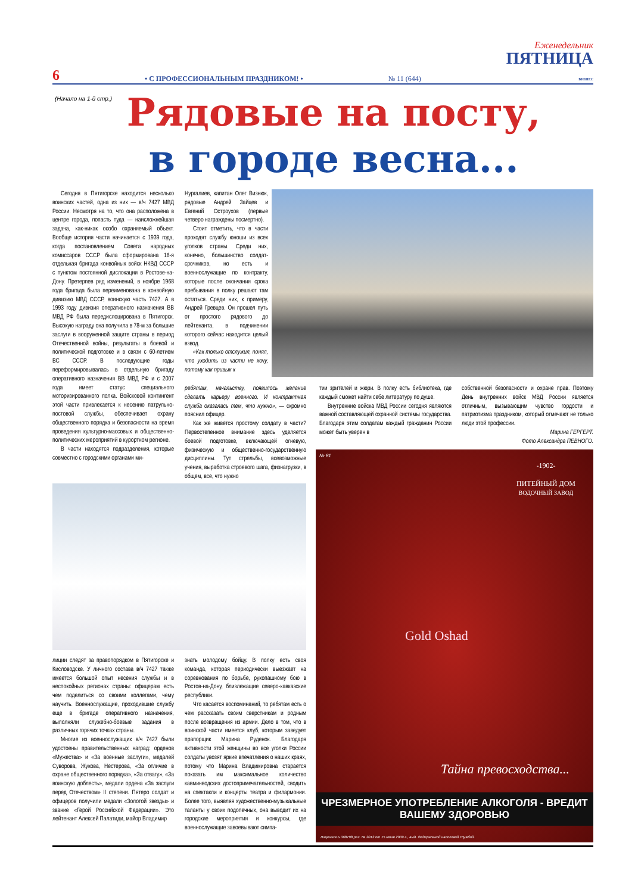6 • С ПРОФЕССИОНАЛЬНЫМ ПРАЗДНИКОМ! • № 11 (644) Еженедельник
ПЯТНИЦА
БИЗНЕС
(Начало на 1-й стр.)
Рядовые на посту,
в городе весна...
Сегодня в Пятигорске находится несколько воинских частей, одна из них — в/ч 7427 МВД России. Несмотря на то, что она расположена в центре города, попасть туда — наисложнейшая задача, как-никак особо охраняемый объект. Вообще история части начинается с 1939 года, когда постановлением Совета народных комиссаров СССР была сформирована 16-я отдельная бригада конвойных войск НКВД СССР с пунктом постоянной дислокации в Ростове-на-Дону. Претерпев ряд изменений, в ноябре 1968 года бригада была переименована в конвойную дивизию МВД СССР, воинскую часть 7427. А в 1993 году дивизия оперативного назначения ВВ МВД РФ была передислоцирована в Пятигорск. Высокую награду она получила в 78-м за большие заслуги в вооруженной защите страны в период Отечественной войны, результаты в боевой и политической подготовке и в связи с 60-летием ВС СССР. В последующие годы переформировывалась в отдельную бригаду оперативного назначения ВВ МВД РФ и с 2007 года имеет статус специального моторизированного полка. Войсковой контингент этой части привлекается к несению патрульно-постовой службы, обеспечивает охрану общественного порядка и безопасности на время проведения культурно-массовых и общественно-политических мероприятий в курортном регионе.
В части находятся подразделения, которые совместно с городскими органами ми-
Нургалиев, капитан Олег Визнюк, рядовые Андрей Зайцев и Евгений Остроухов (первые четверо награждены посмертно).
Стоит отметить, что в части проходят службу юноши из всех уголков страны. Среди них, конечно, большинство солдат-срочников, но есть и военнослужащие по контракту, которые после окончания срока пребывания в полку решают там остаться. Среди них, к примеру, Андрей Гревцев. Он прошел путь от простого рядового до лейтенанта, в подчинении которого сейчас находится целый взвод.
«Как только отслужил, понял, что уходить из части не хочу, потому как привык к
ребятам, начальству, появилось желание сделать карьеру военного. И контрактная служба оказалась тем, что нужно», — скромно пояснил офицер.
Как же живется простому солдату в части? Первостепенное внимание здесь уделяется боевой подготовке, включающей огневую, физическую и общественно-государственную дисциплины. Тут стрельбы, всевозможные учения, выработка строевого шага, физнагрузки, в общем, все, что нужно
тии зрителей и жюри. В полку есть библиотека, где каждый сможет найти себе литературу по душе.
Внутренние войска МВД России сегодня являются важной составляющей охранной системы государства. Благодаря этим солдатам каждый гражданин России может быть уверен в
собственной безопасности и охране прав. Поэтому День внутренних войск МВД России является отличным, вызывающим чувство гордости и патриотизма праздником, который отмечают не только люди этой профессии.
Марина ГЕРГЕРТ.
Фото Александра ПЕВНОГО.
лиции следят за правопорядком в Пятигорске и Кисловодске. У личного состава в/ч 7427 также имеется большой опыт несения службы и в неспокойных регионах страны: офицерам есть чем поделиться со своими коллегами, чему научить. Военнослужащие, проходившие службу еще в бригаде оперативного назначения, выполняли служебно-боевые задания в различных горячих точках страны.
Многие из военнослужащих в/ч 7427 были удостоены правительственных наград: орденов «Мужества» и «За военные заслуги», медалей Суворова, Жукова, Нестерова, «За отличие в охране общественного порядка», «За отвагу», «За воинскую доблесть», медали ордена «За заслуги перед Отечеством» II степени. Пятеро солдат и офицеров получили медали «Золотой звезды» и звание «Герой Российской Федерации». Это лейтенант Алексей Палатиди, майор Владимир
знать молодому бойцу. В полку есть своя команда, которая периодически выезжает на соревнования по борьбе, рукопашному бою в Ростов-на-Дону, близлежащие северо-кавказские республики.
Что касается воспоминаний, то ребятам есть о чем рассказать своим сверстникам и родным после возвращения из армии. Дело в том, что в воинской части имеется клуб, которым заведует прапорщик Марина Руденок. Благодаря активности этой женщины во все уголки России солдаты увозят яркие впечатления о наших краях, потому что Марина Владимировна старается показать им максимальное количество кавминводских достопримечательностей, сводить на спектакли и концерты театра и филармонии. Более того, выявляя художественно-музыкальные таланты у своих подопечных, она выводит их на городские мероприятия и конкурсы, где военнослужащие завоевывают симпа-
№ 81
-1902-
ПИТЕЙНЫЙ ДОМ
ВОДОЧНЫЙ ЗАВОД
Gold Oshad
Тайна превосходства...
ЧРЕЗМЕРНОЕ УПОТРЕБЛЕНИЕ АЛКОГОЛЯ - ВРЕДИТ ВАШЕМУ ЗДОРОВЬЮ
Лицензия Б 068798 рег. № 2012 от 15 июня 2009 г., выд. Федеральной налоговой службой.